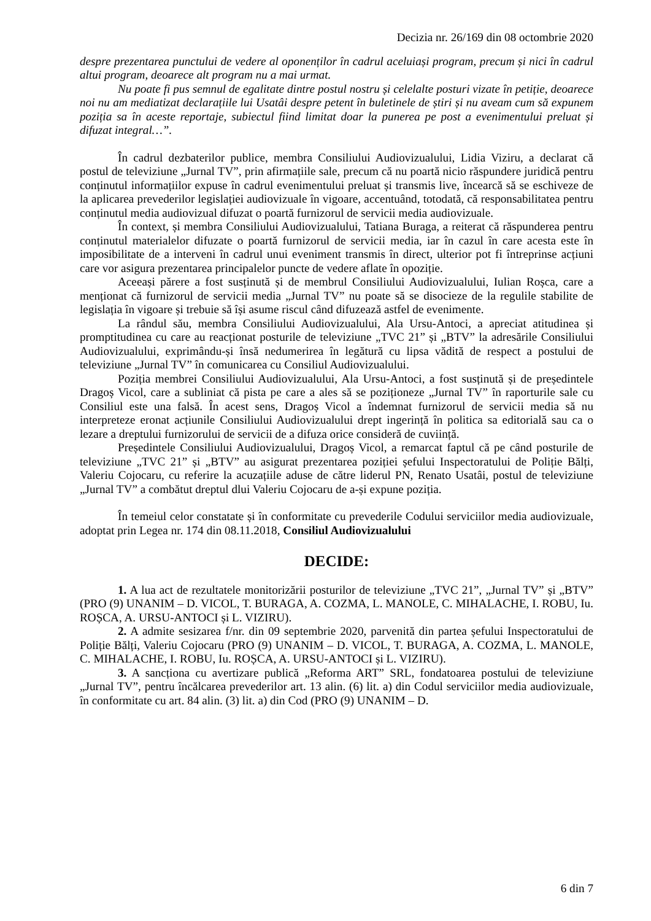Decizia nr. 26/169 din 08 octombrie 2020
despre prezentarea punctului de vedere al oponenților în cadrul aceluiași program, precum și nici în cadrul altui program, deoarece alt program nu a mai urmat.
Nu poate fi pus semnul de egalitate dintre postul nostru și celelalte posturi vizate în petiție, deoarece noi nu am mediatizat declarațiile lui Usatâi despre petent în buletinele de știri și nu aveam cum să expunem poziția sa în aceste reportaje, subiectul fiind limitat doar la punerea pe post a evenimentului preluat și difuzat integral…”.
În cadrul dezbaterilor publice, membra Consiliului Audiovizualului, Lidia Viziru, a declarat că postul de televiziune „Jurnal TV”, prin afirmațiile sale, precum că nu poartă nicio răspundere juridică pentru conținutul informațiilor expuse în cadrul evenimentului preluat și transmis live, încearcă să se eschiveze de la aplicarea prevederilor legislației audiovizuale în vigoare, accentuând, totodată, că responsabilitatea pentru conținutul media audiovizual difuzat o poartă furnizorul de servicii media audiovizuale.
În context, și membra Consiliului Audiovizualului, Tatiana Buraga, a reiterat că răspunderea pentru conținutul materialelor difuzate o poartă furnizorul de servicii media, iar în cazul în care acesta este în imposibilitate de a interveni în cadrul unui eveniment transmis în direct, ulterior pot fi întreprinse acțiuni care vor asigura prezentarea principalelor puncte de vedere aflate în opoziție.
Aceeași părere a fost susținută și de membrul Consiliului Audiovizualului, Iulian Roșca, care a menționat că furnizorul de servicii media „Jurnal TV” nu poate să se disocieze de la regulile stabilite de legislația în vigoare și trebuie să își asume riscul când difuzează astfel de evenimente.
La rândul său, membra Consiliului Audiovizualului, Ala Ursu-Antoci, a apreciat atitudinea și promptitudinea cu care au reacționat posturile de televiziune „TVC 21” și „BTV” la adresările Consiliului Audiovizualului, exprimându-și însă nedumerirea în legătură cu lipsa vădită de respect a postului de televiziune „Jurnal TV” în comunicarea cu Consiliul Audiovizualului.
Poziția membrei Consiliului Audiovizualului, Ala Ursu-Antoci, a fost susținută și de președintele Dragoș Vicol, care a subliniat că pista pe care a ales să se poziționeze „Jurnal TV” în raporturile sale cu Consiliul este una falsă. În acest sens, Dragoș Vicol a îndemnat furnizorul de servicii media să nu interpreteze eronat acțiunile Consiliului Audiovizualului drept ingerință în politica sa editorială sau ca o lezare a dreptului furnizorului de servicii de a difuza orice consideră de cuviință.
Președintele Consiliului Audiovizualului, Dragoș Vicol, a remarcat faptul că pe când posturile de televiziune „TVC 21” și „BTV” au asigurat prezentarea poziției șefului Inspectoratului de Poliție Bălți, Valeriu Cojocaru, cu referire la acuzațiile aduse de către liderul PN, Renato Usatâi, postul de televiziune „Jurnal TV” a combătut dreptul dlui Valeriu Cojocaru de a-și expune poziția.
În temeiul celor constatate și în conformitate cu prevederile Codului serviciilor media audiovizuale, adoptat prin Legea nr. 174 din 08.11.2018, Consiliul Audiovizualului
DECIDE:
1. A lua act de rezultatele monitorizării posturilor de televiziune „TVC 21”, „Jurnal TV” și „BTV” (PRO (9) UNANIM – D. VICOL, T. BURAGA, A. COZMA, L. MANOLE, C. MIHALACHE, I. ROBU, Iu. ROȘCA, A. URSU-ANTOCI și L. VIZIRU).
2. A admite sesizarea f/nr. din 09 septembrie 2020, parvenită din partea șefului Inspectoratului de Poliție Bălți, Valeriu Cojocaru (PRO (9) UNANIM – D. VICOL, T. BURAGA, A. COZMA, L. MANOLE, C. MIHALACHE, I. ROBU, Iu. ROȘCA, A. URSU-ANTOCI și L. VIZIRU).
3. A sancționa cu avertizare publică „Reforma ART” SRL, fondatoarea postului de televiziune „Jurnal TV”, pentru încălcarea prevederilor art. 13 alin. (6) lit. a) din Codul serviciilor media audiovizuale, în conformitate cu art. 84 alin. (3) lit. a) din Cod (PRO (9) UNANIM – D.
6 din 7